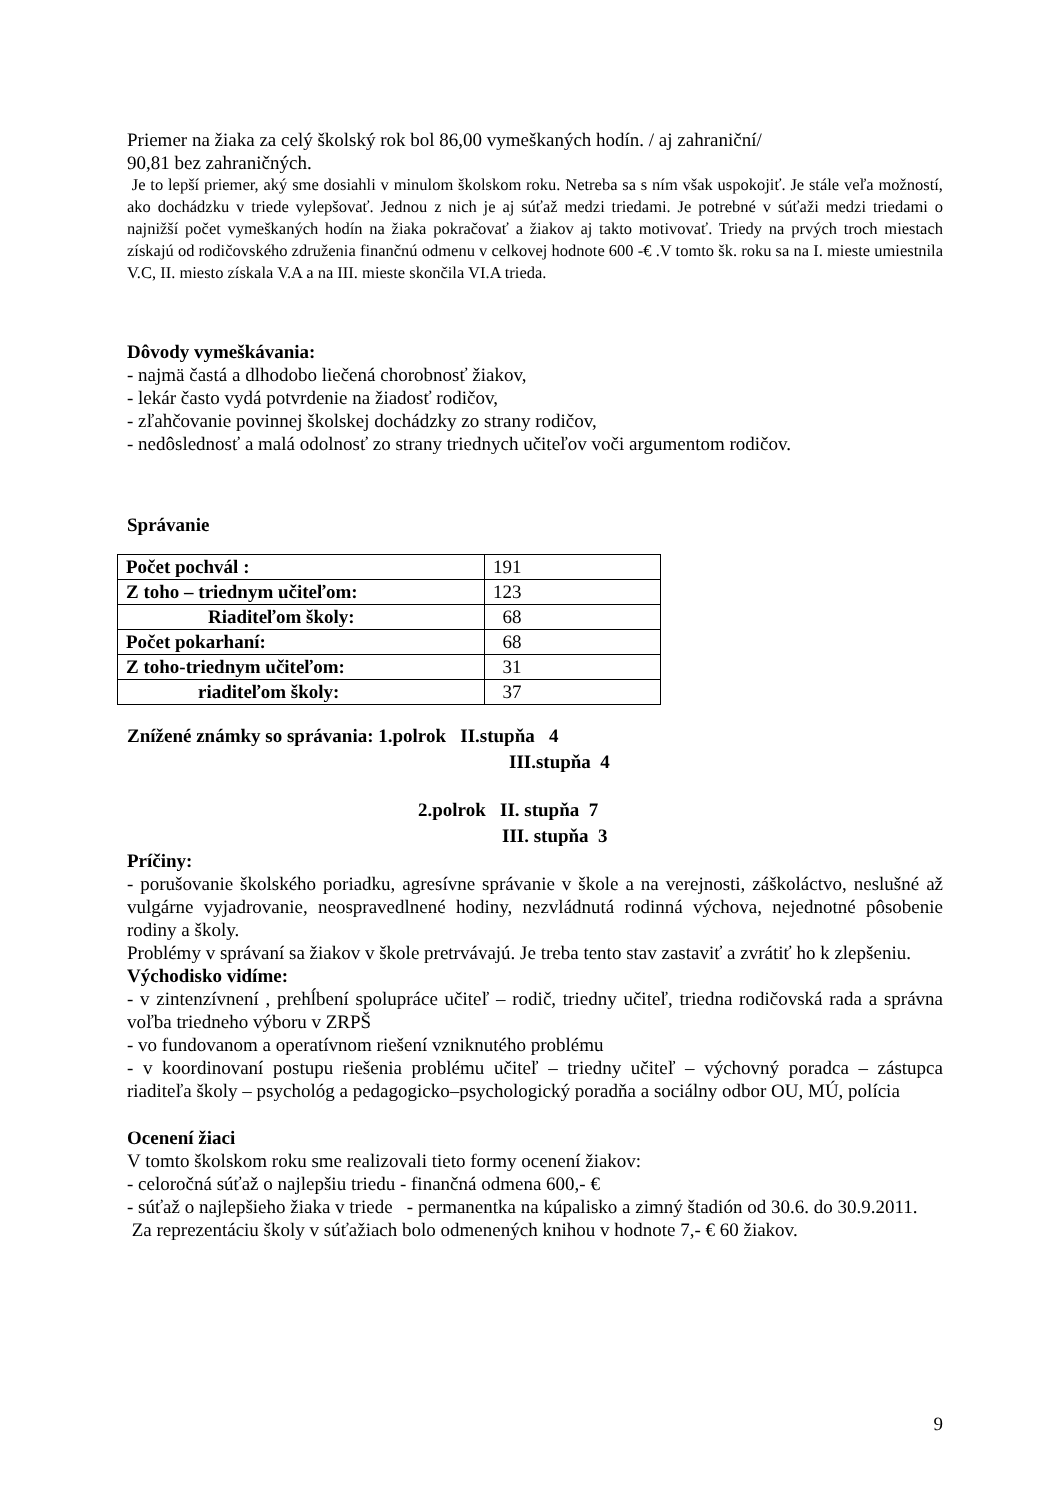Priemer na žiaka za celý školský rok bol 86,00 vymeškaných hodín. / aj zahraniční/
90,81 bez zahraničných.
Je to lepší priemer, aký sme dosiahli v minulom školskom roku. Netreba sa s ním však uspokojiť. Je stále veľa možností, ako dochádzku v triede vylepšovať. Jednou z nich je aj súťaž medzi triedami. Je potrebné v súťaži medzi triedami o najnižší počet vymeškaných hodín na žiaka pokračovať a žiakov aj takto motivovať. Triedy na prvých troch miestach získajú od rodičovského združenia finančnú odmenu v celkovej hodnote 600 -€ .V tomto šk. roku sa na I. mieste umiestnila V.C, II. miesto získala V.A a na III. mieste skončila VI.A trieda.
Dôvody vymeškávania:
- najmä častá a dlhodobo liečená chorobnosť žiakov,
- lekár často vydá potvrdenie na žiadosť rodičov,
- zľahčovanie povinnej školskej dochádzky zo strany rodičov,
- nedôslednosť a malá odolnosť zo strany triednych učiteľov voči argumentom rodičov.
Správanie
| Počet pochvál : | 191 |
| Z toho – triednym učiteľom: | 123 |
| Riaditeľom školy: | 68 |
| Počet pokarhaní: | 68 |
| Z toho-triednym učiteľom: | 31 |
| riaditeľom školy: | 37 |
Znížené známky so správania: 1.polrok II.stupňa 4
III.stupňa 4
2.polrok II. stupňa 7
III. stupňa 3
Príčiny:
- porušovanie školského poriadku, agresívne správanie v škole a na verejnosti, záškoláctvo, neslušné až vulgárne vyjadrovanie, neospravedlnené hodiny, nezvládnutá rodinná výchova, nejednotné pôsobenie rodiny a školy.
Problémy v správaní sa žiakov v škole pretrvávajú. Je treba tento stav zastaviť a zvrátiť ho k zlepšeniu.
Východisko vidíme:
- v zintenzívnení , prehĺbení spolupráce učiteľ – rodič, triedny učiteľ, triedna rodičovská rada a správna voľba triedneho výboru v ZRPŠ
- vo fundovanom a operatívnom riešení vzniknutého problému
- v koordinovaní postupu riešenia problému učiteľ – triedny učiteľ – výchovný poradca – zástupca riaditeľa školy – psychológ a pedagogicko–psychologický poradňa a sociálny odbor OU, MÚ, polícia
Ocenení žiaci
V tomto školskom roku sme realizovali tieto formy ocenení žiakov:
- celoročná súťaž o najlepšiu triedu - finančná odmena 600,- €
- súťaž o najlepšieho žiaka v triede - permanentka na kúpalisko a zimný štadión od 30.6. do 30.9.2011.
Za reprezentáciu školy v súťažiach bolo odmenených knihou v hodnote 7,- € 60 žiakov.
9